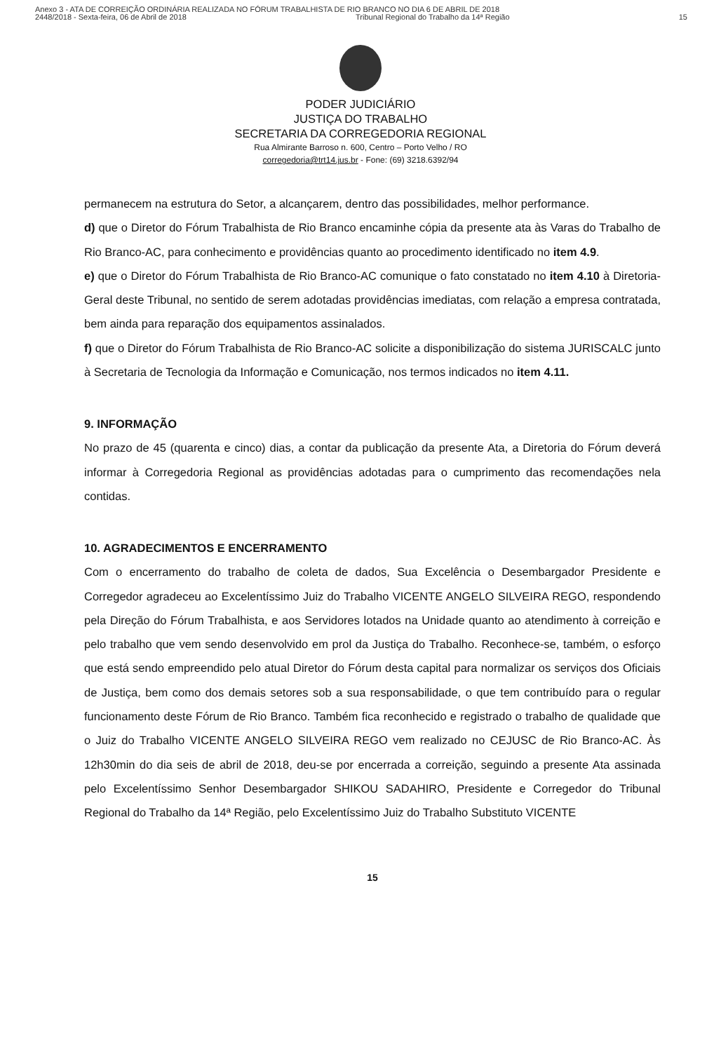Anexo 3 - ATA DE CORREIÇÃO ORDINÁRIA REALIZADA NO FÓRUM TRABALHISTA DE RIO BRANCO NO DIA 6 DE ABRIL DE 2018
2448/2018 - Sexta-feira, 06 de Abril de 2018 Tribunal Regional do Trabalho da 14ª Região 15
PODER JUDICIÁRIO
JUSTIÇA DO TRABALHO
SECRETARIA DA CORREGEDORIA REGIONAL
Rua Almirante Barroso n. 600, Centro – Porto Velho / RO
corregedoria@trt14.jus.br - Fone: (69) 3218.6392/94
permanecem na estrutura do Setor, a alcançarem, dentro das possibilidades, melhor performance.
d) que o Diretor do Fórum Trabalhista de Rio Branco encaminhe cópia da presente ata às Varas do Trabalho de Rio Branco-AC, para conhecimento e providências quanto ao procedimento identificado no item 4.9.
e) que o Diretor do Fórum Trabalhista de Rio Branco-AC comunique o fato constatado no item 4.10 à Diretoria-Geral deste Tribunal, no sentido de serem adotadas providências imediatas, com relação a empresa contratada, bem ainda para reparação dos equipamentos assinalados.
f) que o Diretor do Fórum Trabalhista de Rio Branco-AC solicite a disponibilização do sistema JURISCALC junto à Secretaria de Tecnologia da Informação e Comunicação, nos termos indicados no item 4.11.
9. INFORMAÇÃO
No prazo de 45 (quarenta e cinco) dias, a contar da publicação da presente Ata, a Diretoria do Fórum deverá informar à Corregedoria Regional as providências adotadas para o cumprimento das recomendações nela contidas.
10. AGRADECIMENTOS E ENCERRAMENTO
Com o encerramento do trabalho de coleta de dados, Sua Excelência o Desembargador Presidente e Corregedor agradeceu ao Excelentíssimo Juiz do Trabalho VICENTE ANGELO SILVEIRA REGO, respondendo pela Direção do Fórum Trabalhista, e aos Servidores lotados na Unidade quanto ao atendimento à correição e pelo trabalho que vem sendo desenvolvido em prol da Justiça do Trabalho. Reconhece-se, também, o esforço que está sendo empreendido pelo atual Diretor do Fórum desta capital para normalizar os serviços dos Oficiais de Justiça, bem como dos demais setores sob a sua responsabilidade, o que tem contribuído para o regular funcionamento deste Fórum de Rio Branco. Também fica reconhecido e registrado o trabalho de qualidade que o Juiz do Trabalho VICENTE ANGELO SILVEIRA REGO vem realizado no CEJUSC de Rio Branco-AC. Às 12h30min do dia seis de abril de 2018, deu-se por encerrada a correição, seguindo a presente Ata assinada pelo Excelentíssimo Senhor Desembargador SHIKOU SADAHIRO, Presidente e Corregedor do Tribunal Regional do Trabalho da 14ª Região, pelo Excelentíssimo Juiz do Trabalho Substituto VICENTE
15